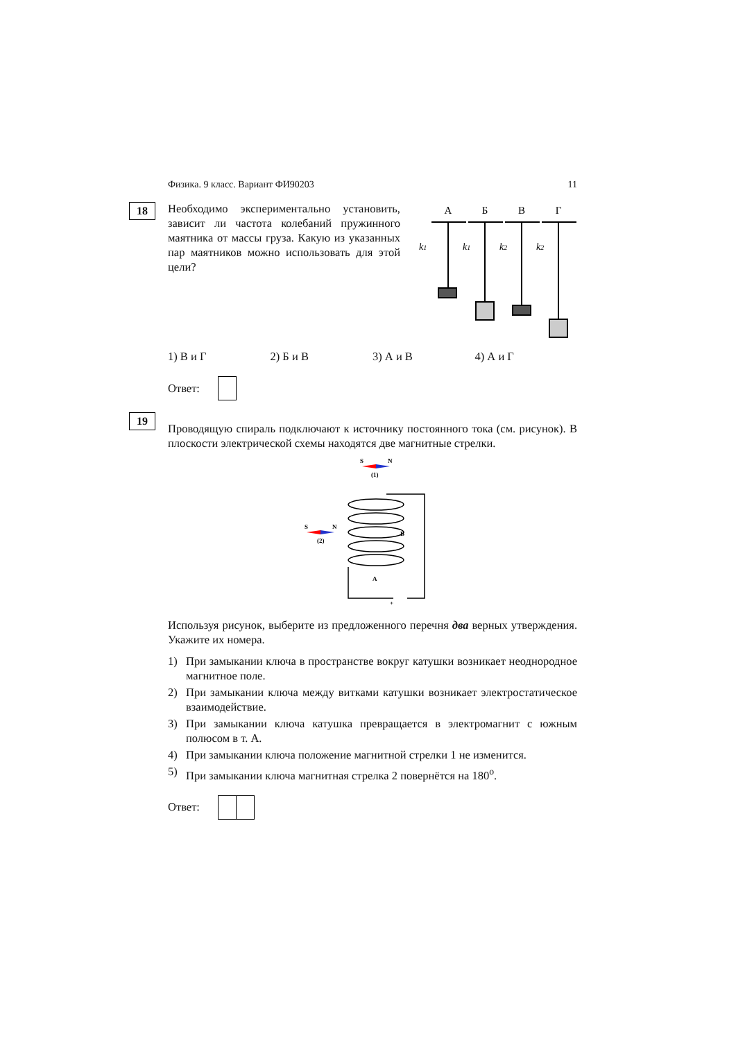Физика. 9 класс. Вариант ФИ90203 11
18
Необходимо экспериментально установить, зависит ли частота колебаний пружинного маятника от массы груза. Какую из указанных пар маятников можно использовать для этой цели?
А
Б
В
Г
k1
k1
k2
k2
1) В и Г 2) Б и В 3) А и В 4) А и Г
Ответ:
19
Проводящую спираль подключают к источнику постоянного тока (см. рисунок). В плоскости электрической схемы находятся две магнитные стрелки.
S
N
(1)
S
N
(2)
В
А
+
Используя рисунок, выберите из предложенного перечня два верных утверждения. Укажите их номера.
1) При замыкании ключа в пространстве вокруг катушки возникает неоднородное магнитное поле.
2) При замыкании ключа между витками катушки возникает электростатическое взаимодействие.
3) При замыкании ключа катушка превращается в электромагнит с южным полюсом в т. А.
4) При замыкании ключа положение магнитной стрелки 1 не изменится.
5) При замыкании ключа магнитная стрелка 2 повернётся на 180<sup>о</sup>.
Ответ: